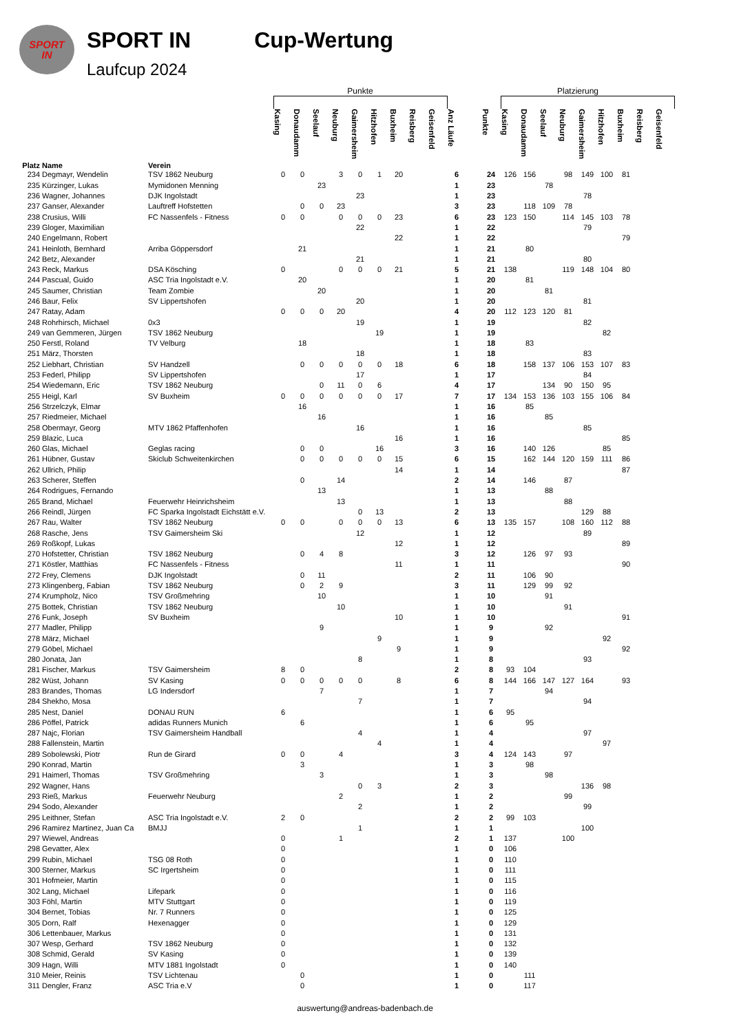SPORT
IN
SPORT IN
Laufcup 2024
Cup-Wertung
| | | | Punkte | | | | | | | | | | | Platzierung | | | | | | | | | |
| Platz | Name | Verein | Kasing | Donaudamm | Seelauf | Neuburg | Gaimersheim | Hitzhofen | Buxheim | Reisberg | Geisenfeld | Anz Läufe | | Punkte | Kasing | Donaudamm | Seelauf | Neuburg | Gaimersheim | Hitzhofen | Buxheim | Reisberg | Geisenfeld |
| 234 | Degmayr, Wendelin | TSV 1862 Neuburg | 0 | 0 | | 3 | 0 | 1 | 20 | | | 6 | | 24 | 126 | 156 | | 98 | 149 | 100 | 81 | | |
| 235 | Kürzinger, Lukas | Mymidonen Menning | | | 23 | | | | | | | 1 | | 23 | | | 78 | | | | | | |
| 236 | Wagner, Johannes | DJK Ingolstadt | | | | | 23 | | | | | 1 | | 23 | | | | | 78 | | | | |
| 237 | Ganser, Alexander | Lauftreff Hofstetten | | 0 | 0 | 23 | | | | | | 3 | | 23 | | 118 | 109 | 78 | | | | | |
| 238 | Crusius, Willi | FC Nassenfels - Fitness | 0 | 0 | | 0 | 0 | 0 | 23 | | | 6 | | 23 | 123 | 150 | | 114 | 145 | 103 | 78 | | |
| 239 | Gloger, Maximilian | | | | | | 22 | | | | | 1 | | 22 | | | | | 79 | | | | |
| 240 | Engelmann, Robert | | | | | | | | 22 | | | 1 | | 22 | | | | | | | 79 | | |
| 241 | Heinloth, Bernhard | Arriba Göppersdorf | | 21 | | | | | | | | 1 | | 21 | | 80 | | | | | | | |
| 242 | Betz, Alexander | | | | | | 21 | | | | | 1 | | 21 | | | | | 80 | | | | |
| 243 | Reck, Markus | DSA Kösching | 0 | | | 0 | 0 | 0 | 21 | | | 5 | | 21 | 138 | | | 119 | 148 | 104 | 80 | | |
| 244 | Pascual, Guido | ASC Tria Ingolstadt e.V. | | 20 | | | | | | | | 1 | | 20 | | 81 | | | | | | | |
| 245 | Saumer, Christian | Team Zombie | | | 20 | | | | | | | 1 | | 20 | | | 81 | | | | | | |
| 246 | Baur, Felix | SV Lippertshofen | | | | | 20 | | | | | 1 | | 20 | | | | | 81 | | | | |
| 247 | Ratay, Adam | | 0 | 0 | 0 | 20 | | | | | | 4 | | 20 | 112 | 123 | 120 | 81 | | | | | |
| 248 | Rohrhirsch, Michael | 0x3 | | | | | 19 | | | | | 1 | | 19 | | | | | 82 | | | | |
| 249 | van Gemmeren, Jürgen | TSV 1862 Neuburg | | | | | | 19 | | | | 1 | | 19 | | | | | | 82 | | | |
| 250 | Ferstl, Roland | TV Velburg | | 18 | | | | | | | | 1 | | 18 | | 83 | | | | | | | |
| 251 | März, Thorsten | | | | | | 18 | | | | | 1 | | 18 | | | | | 83 | | | | |
| 252 | Liebhart, Christian | SV Handzell | | 0 | 0 | 0 | 0 | 0 | 18 | | | 6 | | 18 | | 158 | 137 | 106 | 153 | 107 | 83 | | |
| 253 | Federl, Philipp | SV Lippertshofen | | | | | 17 | | | | | 1 | | 17 | | | | | 84 | | | | |
| 254 | Wiedemann, Eric | TSV 1862 Neuburg | | | 0 | 11 | 0 | 6 | | | | 4 | | 17 | | | 134 | 90 | 150 | 95 | | | |
| 255 | Heigl, Karl | SV Buxheim | 0 | 0 | 0 | 0 | 0 | 0 | 17 | | | 7 | | 17 | 134 | 153 | 136 | 103 | 155 | 106 | 84 | | |
| 256 | Strzelczyk, Elmar | | | 16 | | | | | | | | 1 | | 16 | | 85 | | | | | | | |
| 257 | Riedmeier, Michael | | | | 16 | | | | | | | 1 | | 16 | | | 85 | | | | | | |
| 258 | Obermayr, Georg | MTV 1862 Pfaffenhofen | | | | | 16 | | | | | 1 | | 16 | | | | | 85 | | | | |
| 259 | Blazic, Luca | | | | | | | | 16 | | | 1 | | 16 | | | | | | | 85 | | |
| 260 | Glas, Michael | Geglas racing | | 0 | 0 | | | 16 | | | | 3 | | 16 | | 140 | 126 | | | 85 | | | |
| 261 | Hübner, Gustav | Skiclub Schweitenkirchen | | 0 | 0 | 0 | 0 | 0 | 15 | | | 6 | | 15 | | 162 | 144 | 120 | 159 | 111 | 86 | | |
| 262 | Ullrich, Philip | | | | | | | | 14 | | | 1 | | 14 | | | | | | | 87 | | |
| 263 | Scherer, Steffen | | | 0 | | 14 | | | | | | 2 | | 14 | | 146 | | 87 | | | | | |
| 264 | Rodrigues, Fernando | | | | 13 | | | | | | | 1 | | 13 | | | 88 | | | | | | |
| 265 | Brand, Michael | Feuerwehr Heinrichsheim | | | | 13 | | | | | | 1 | | 13 | | | | 88 | | | | | |
| 266 | Reindl, Jürgen | FC Sparka Ingolstadt Eichstätt e.V. | | | | | 0 | 13 | | | | 2 | | 13 | | | | | 129 | 88 | | | |
| 267 | Rau, Walter | TSV 1862 Neuburg | 0 | 0 | | 0 | 0 | 0 | 13 | | | 6 | | 13 | 135 | 157 | | 108 | 160 | 112 | 88 | | |
| 268 | Rasche, Jens | TSV Gaimersheim Ski | | | | | 12 | | | | | 1 | | 12 | | | | | 89 | | | | |
| 269 | Roßkopf, Lukas | | | | | | | | 12 | | | 1 | | 12 | | | | | | | 89 | | |
| 270 | Hofstetter, Christian | TSV 1862 Neuburg | | 0 | 4 | 8 | | | | | | 3 | | 12 | | 126 | 97 | 93 | | | | | |
| 271 | Köstler, Matthias | FC Nassenfels - Fitness | | | | | | | 11 | | | 1 | | 11 | | | | | | | 90 | | |
| 272 | Frey, Clemens | DJK Ingolstadt | | 0 | 11 | | | | | | | 2 | | 11 | | 106 | 90 | | | | | | |
| 273 | Klingenberg, Fabian | TSV 1862 Neuburg | | 0 | 2 | 9 | | | | | | 3 | | 11 | | 129 | 99 | 92 | | | | | |
| 274 | Krumpholz, Nico | TSV Großmehring | | | 10 | | | | | | | 1 | | 10 | | | 91 | | | | | | |
| 275 | Bottek, Christian | TSV 1862 Neuburg | | | | 10 | | | | | | 1 | | 10 | | | | 91 | | | | | |
| 276 | Funk, Joseph | SV Buxheim | | | | | | | 10 | | | 1 | | 10 | | | | | | | 91 | | |
| 277 | Madler, Philipp | | | | 9 | | | | | | | 1 | | 9 | | | 92 | | | | | | |
| 278 | März, Michael | | | | | | | 9 | | | | 1 | | 9 | | | | | | 92 | | | |
| 279 | Göbel, Michael | | | | | | | | 9 | | | 1 | | 9 | | | | | | | 92 | | |
| 280 | Jonata, Jan | | | | | | 8 | | | | | 1 | | 8 | | | | | 93 | | | | |
| 281 | Fischer, Markus | TSV Gaimersheim | 8 | 0 | | | | | | | | 2 | | 8 | 93 | 104 | | | | | | | |
| 282 | Wüst, Johann | SV Kasing | 0 | 0 | 0 | 0 | 0 | | 8 | | | 6 | | 8 | 144 | 166 | 147 | 127 | 164 | | 93 | | |
| 283 | Brandes, Thomas | LG Indersdorf | | | 7 | | | | | | | 1 | | 7 | | | 94 | | | | | | |
| 284 | Shekho, Mosa | | | | | | 7 | | | | | 1 | | 7 | | | | | 94 | | | | |
| 285 | Nest, Daniel | DONAU RUN | 6 | | | | | | | | | 1 | | 6 | 95 | | | | | | | | |
| 286 | Pöffel, Patrick | adidas Runners Munich | | 6 | | | | | | | | 1 | | 6 | | 95 | | | | | | | |
| 287 | Najc, Florian | TSV Gaimersheim Handball | | | | | 4 | | | | | 1 | | 4 | | | | | 97 | | | | |
| 288 | Fallenstein, Martin | | | | | | | 4 | | | | 1 | | 4 | | | | | | 97 | | | |
| 289 | Sobolewski, Piotr | Run de Girard | 0 | 0 | | 4 | | | | | | 3 | | 4 | 124 | 143 | | 97 | | | | | |
| 290 | Konrad, Martin | | | 3 | | | | | | | | 1 | | 3 | | 98 | | | | | | | |
| 291 | Haimerl, Thomas | TSV Großmehring | | | 3 | | | | | | | 1 | | 3 | | | 98 | | | | | | |
| 292 | Wagner, Hans | | | | | | 0 | 3 | | | | 2 | | 3 | | | | | 136 | 98 | | | |
| 293 | Rieß, Markus | Feuerwehr Neuburg | | | | 2 | | | | | | 1 | | 2 | | | | 99 | | | | | |
| 294 | Sodo, Alexander | | | | | | 2 | | | | | 1 | | 2 | | | | | 99 | | | | |
| 295 | Leithner, Stefan | ASC Tria Ingolstadt e.V. | 2 | 0 | | | | | | | | 2 | | 2 | 99 | 103 | | | | | | | |
| 296 | Ramirez Martinez, Juan Ca | BMJJ | | | | | 1 | | | | | 1 | | 1 | | | | | 100 | | | | |
| 297 | Wiewel, Andreas | | 0 | | | 1 | | | | | | 2 | | 1 | 137 | | | 100 | | | | | |
| 298 | Gevatter, Alex | | 0 | | | | | | | | | 1 | | 0 | 106 | | | | | | | | |
| 299 | Rubin, Michael | TSG 08 Roth | 0 | | | | | | | | | 1 | | 0 | 110 | | | | | | | | |
| 300 | Sterner, Markus | SC Irgertsheim | 0 | | | | | | | | | 1 | | 0 | 111 | | | | | | | | |
| 301 | Hofmeier, Martin | | 0 | | | | | | | | | 1 | | 0 | 115 | | | | | | | | |
| 302 | Lang, Michael | Lifepark | 0 | | | | | | | | | 1 | | 0 | 116 | | | | | | | | |
| 303 | Föhl, Martin | MTV Stuttgart | 0 | | | | | | | | | 1 | | 0 | 119 | | | | | | | | |
| 304 | Bernet, Tobias | Nr. 7 Runners | 0 | | | | | | | | | 1 | | 0 | 125 | | | | | | | | |
| 305 | Dorn, Ralf | Hexenagger | 0 | | | | | | | | | 1 | | 0 | 129 | | | | | | | | |
| 306 | Lettenbauer, Markus | | 0 | | | | | | | | | 1 | | 0 | 131 | | | | | | | | |
| 307 | Wesp, Gerhard | TSV 1862 Neuburg | 0 | | | | | | | | | 1 | | 0 | 132 | | | | | | | | |
| 308 | Schmid, Gerald | SV Kasing | 0 | | | | | | | | | 1 | | 0 | 139 | | | | | | | | |
| 309 | Hagn, Willi | MTV 1881 Ingolstadt | 0 | | | | | | | | | 1 | | 0 | 140 | | | | | | | | |
| 310 | Meier, Reinis | TSV Lichtenau | | 0 | | | | | | | | 1 | | 0 | | 111 | | | | | | | |
| 311 | Dengler, Franz | ASC Tria e.V | | 0 | | | | | | | | 1 | | 0 | | 117 | | | | | | | |
auswertung@andreas-badenbach.de